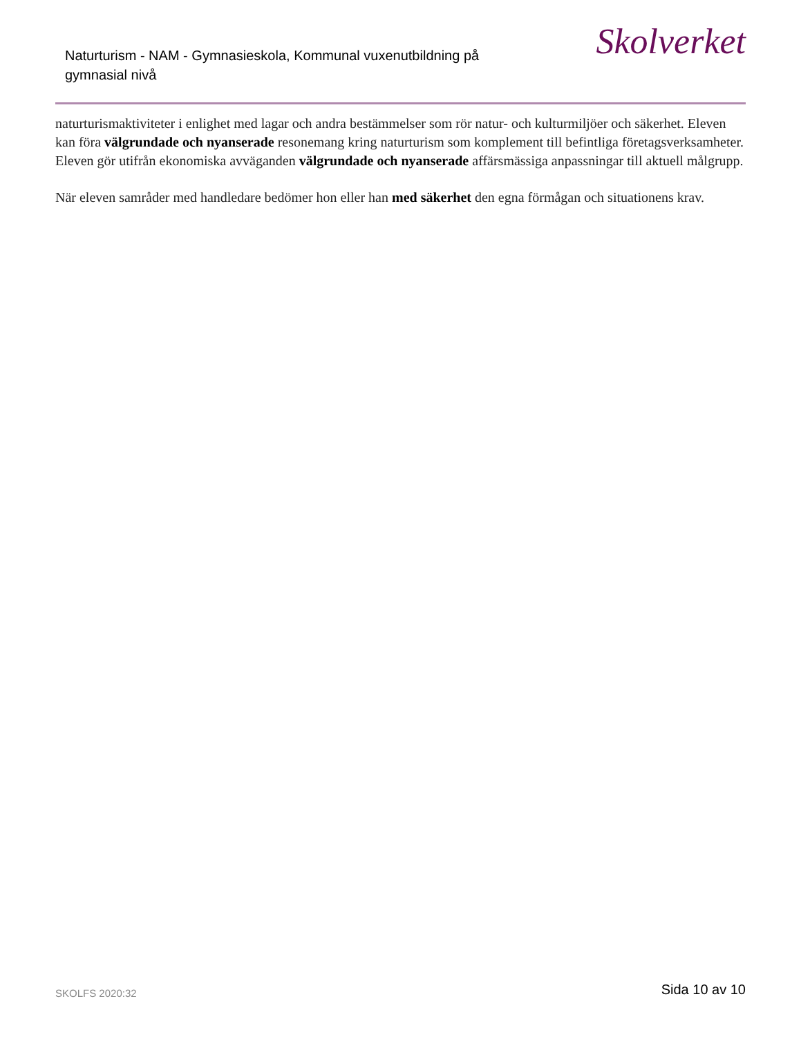Naturturism - NAM - Gymnasieskola, Kommunal vuxenutbildning på gymnasial nivå
Skolverket
naturturismaktiviteter i enlighet med lagar och andra bestämmelser som rör natur- och kulturmiljöer och säkerhet. Eleven kan föra välgrundade och nyanserade resonemang kring naturturism som komplement till befintliga företagsverksamheter. Eleven gör utifrån ekonomiska avväganden välgrundade och nyanserade affärsmässiga anpassningar till aktuell målgrupp.
När eleven samråder med handledare bedömer hon eller han med säkerhet den egna förmågan och situationens krav.
SKOLFS 2020:32 Sida 10 av 10